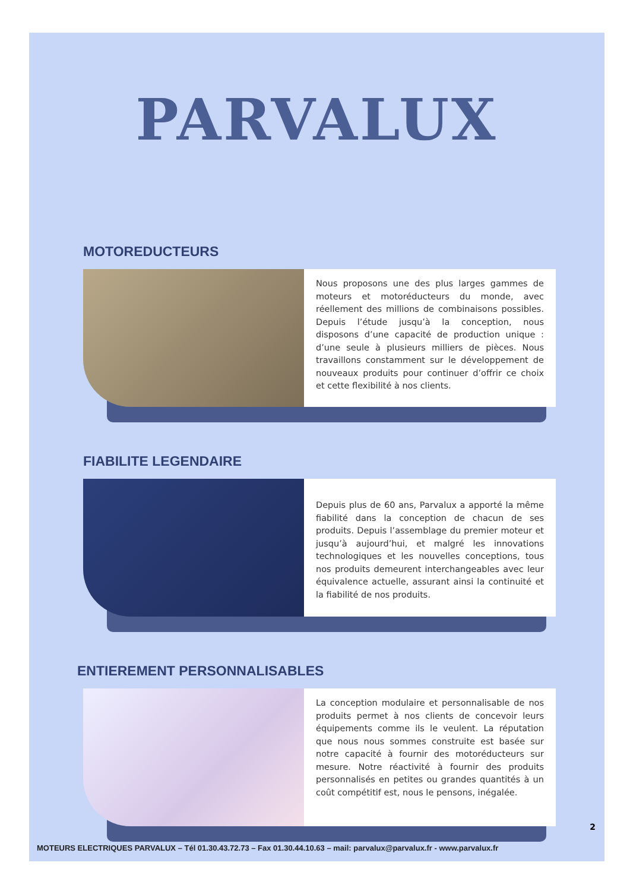PARVALUX
MOTOREDUCTEURS
Nous proposons une des plus larges gammes de moteurs et motoréducteurs du monde, avec réellement des millions de combinaisons possibles. Depuis l’étude jusqu’à la conception, nous disposons d’une capacité de production unique : d’une seule à plusieurs milliers de pièces. Nous travaillons constamment sur le développement de nouveaux produits pour continuer d’offrir ce choix et cette flexibilité à nos clients.
FIABILITE LEGENDAIRE
Depuis plus de 60 ans, Parvalux a apporté la même fiabilité dans la conception de chacun de ses produits. Depuis l’assemblage du premier moteur et jusqu’à aujourd’hui, et malgré les innovations technologiques et les nouvelles conceptions, tous nos produits demeurent interchangeables avec leur équivalence actuelle, assurant ainsi la continuité et la fiabilité de nos produits.
ENTIEREMENT PERSONNALISABLES
La conception modulaire et personnalisable de nos produits permet à nos clients de concevoir leurs équipements comme ils le veulent. La réputation que nous nous sommes construite est basée sur notre capacité à fournir des motoréducteurs sur mesure. Notre réactivité à fournir des produits personnalisés en petites ou grandes quantités à un coût compétitif est, nous le pensons, inégalée.
2
MOTEURS ELECTRIQUES PARVALUX – Tél 01.30.43.72.73 – Fax 01.30.44.10.63 – mail: parvalux@parvalux.fr - www.parvalux.fr